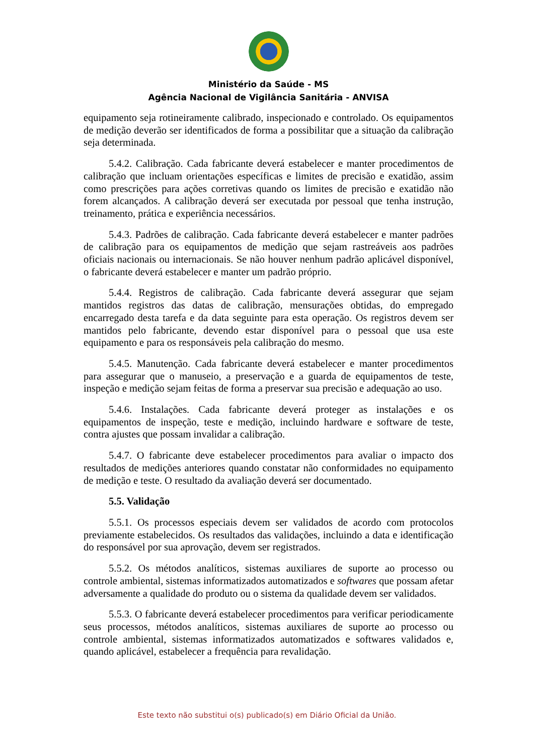Ministério da Saúde - MS
Agência Nacional de Vigilância Sanitária - ANVISA
equipamento seja rotineiramente calibrado, inspecionado e controlado. Os equipamentos de medição deverão ser identificados de forma a possibilitar que a situação da calibração seja determinada.
5.4.2. Calibração. Cada fabricante deverá estabelecer e manter procedimentos de calibração que incluam orientações específicas e limites de precisão e exatidão, assim como prescrições para ações corretivas quando os limites de precisão e exatidão não forem alcançados. A calibração deverá ser executada por pessoal que tenha instrução, treinamento, prática e experiência necessários.
5.4.3. Padrões de calibração. Cada fabricante deverá estabelecer e manter padrões de calibração para os equipamentos de medição que sejam rastreáveis aos padrões oficiais nacionais ou internacionais. Se não houver nenhum padrão aplicável disponível, o fabricante deverá estabelecer e manter um padrão próprio.
5.4.4. Registros de calibração. Cada fabricante deverá assegurar que sejam mantidos registros das datas de calibração, mensurações obtidas, do empregado encarregado desta tarefa e da data seguinte para esta operação. Os registros devem ser mantidos pelo fabricante, devendo estar disponível para o pessoal que usa este equipamento e para os responsáveis pela calibração do mesmo.
5.4.5. Manutenção. Cada fabricante deverá estabelecer e manter procedimentos para assegurar que o manuseio, a preservação e a guarda de equipamentos de teste, inspeção e medição sejam feitas de forma a preservar sua precisão e adequação ao uso.
5.4.6. Instalações. Cada fabricante deverá proteger as instalações e os equipamentos de inspeção, teste e medição, incluindo hardware e software de teste, contra ajustes que possam invalidar a calibração.
5.4.7. O fabricante deve estabelecer procedimentos para avaliar o impacto dos resultados de medições anteriores quando constatar não conformidades no equipamento de medição e teste. O resultado da avaliação deverá ser documentado.
5.5. Validação
5.5.1. Os processos especiais devem ser validados de acordo com protocolos previamente estabelecidos. Os resultados das validações, incluindo a data e identificação do responsável por sua aprovação, devem ser registrados.
5.5.2. Os métodos analíticos, sistemas auxiliares de suporte ao processo ou controle ambiental, sistemas informatizados automatizados e softwares que possam afetar adversamente a qualidade do produto ou o sistema da qualidade devem ser validados.
5.5.3. O fabricante deverá estabelecer procedimentos para verificar periodicamente seus processos, métodos analíticos, sistemas auxiliares de suporte ao processo ou controle ambiental, sistemas informatizados automatizados e softwares validados e, quando aplicável, estabelecer a frequência para revalidação.
Este texto não substitui o(s) publicado(s) em Diário Oficial da União.